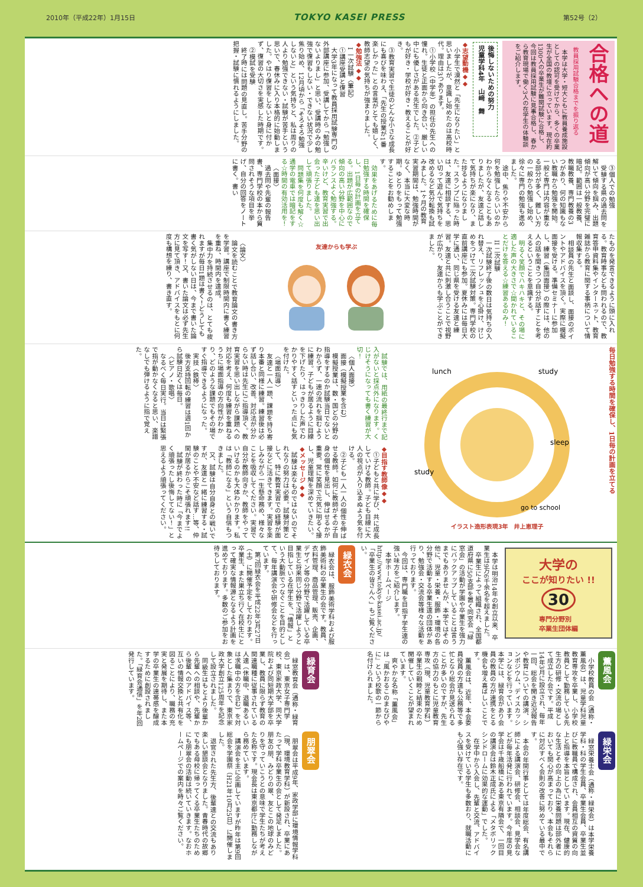2010年（平成22年）1月15日 TOKYO KASEI PRESS 第52号（2）
合格への道
教員採用試験合格までを振り返る
本学は大学・短大ともに教員養成施設としての認可を受けてから、多くの卒業生が全国の教壇に立っています。現在約1300人の卒業生が難関試験に合格し、今回は教員採用試験に見事合格し、春から教育現場で働く3人の在学生の体験談をご紹介します。
後悔しないための努力
児童学科4年　山﨑　舞
◆志望動機◆◆
小学生で漠然と「先生になりたい」と思いましたが、意識し始めたのは高校時代。理由は3つあります。
①小学校（中学年）の担任の先生への憧れ。生徒と正面から向き合い、厳しい中にも優しさがある先生でした。②子どもが好き・学校が好き・教えることが好き。
③教育実習で生徒のどんな小さな成長にも喜びを味わえ、「先生の授業が1番楽しかった」との言葉がとても嬉しく、教師志望の気持ちが強まりました。
◆勉強法◆◆
I 一次試験〈筆記〉
①講座受講と復習
大学3年になって教員採用試験専門の外部講座に参加、受講してから「勉強しないよりまし」と思い、受講時のみの勉強で復習もしない・できない状況で少し焦り始め、12月頃から「そろそろ勉強しないと」という気持ちと、私は周りの人より勉強できない・試験が苦手という思いで、春休みに入り本格的に始動しました。やはり復習をしないと身に付かず、復習の大切さを実感した時期です。
②模試を受験
終了時には問題の見直し。苦手分野の把握・試験に慣れるようにしました。
③個人での勉強
受験する県の過去問を解いて傾向を掴み、出題傾向が高い分野を完璧に暗記。範囲は一般教養、教職教養、専門教養の3つがあり、何の知識もない教職から勉強を開始。一般と専門は内容が重なる部分が多く、難しい方の一般から勉強し始め、徐々に専門の勉強も進めました。
途中、焦りや不安から何を勉強したらいいのかわからなくなることもありましたが、友達と話して気持ちが楽になり、また捗るようになりました。スランプに陥った時は、友達に相談する、思い切って遊んで気持ちを改めるなど気分転換も試みました。1ヶ月の教育実習期間は、勉強時間がなく、本当に大変な時期。ゆとりをもって勉強することをお勧めします。
効果をあげるために毎日勉強する時間を確保し、1日毎の計画を立てる。出題が広範囲なので傾向の高い分野を中心にバランスよく勉強する。辛いけど、教育実習で出会った子ども達を思い出して頑張りました。
問題集を何度も解く☆通学の電車では暗記をする☆時間の有効活用を！
〈面接〉
過去問や先輩の報告書、専門学校の本から質問されそうな項目を挙げ、自分の回答をノートに書く。書い
たものを発言できるように頭に入れる。教育時事なども問われるので、教育答申資料集やインターネット、教育雑誌から教育に関する事柄について情報収集する。
相談員の先生と面談し、面接のポイントやアドバイスを頂く。実際に模擬面接を受ける。準備セミナーに参加し、練習（集団面接）の際には、他の人の話を聞きつつ自分が話すことを考えるということを意識する。
明るく笑顔でハキハキと、その場に適した声の大きさで☆聞かれていることだけを答える☆練習あるのみ！
II 二次試験
一次試験終了後の数日は気持ちの入れ替え、リフレッシュを心掛け、けじめをつけて二次試験対策。専門学校の直前講座にも参加。夏休みには毎日大学に通い、同じ県を受ける友達と練習。友達と共に刺激し合うことで視野が広がり、友達からも学ぶことができました。
友達からも学ぶ
〈論文〉
論文を読むことで教育論文の書き方を学習。講座で制限時間内に書く練習を重ね、時間内を達成。
集中力を持続させるのは、とても疲れますが毎日1題は書く！どうしても書く気がしない日は、今まで書いた論文を写す！又、書いた論文は必ず先生方に見て頂き、アドバイスをもとに何度も構想を練り、書き直す。
毎日勉強する時間を確保し、1日毎の計画を立てる
lunch
study
sleep
study
go to school
イラスト造形表現3年　井上恵理子
試験では、用紙の最終行まで記入がないと採点外になります。くじけそうになっても書く練習が大切！
〈個人面接〉
面接（模擬授業を含む）
模擬授業は、数・国どの分野の指導をするのか試験当日でないとわからず、一連の流れを掴むように練習。子どもが居るように目線を下げたり、はっきりした声でわかりやすく話すといった点にも気を付けた。
〈場面指導〉
友達と一人一題、課題を持ち寄り本番と同様に練習。練習後は必ず話し合い、改善。対応法が分からない時は先生にご指導頂く。教育実習を思い出しながら課題への対応を考え、何度も練習を重ねるうちに場面指導の方向性がわかり、どのような課題でもその場ですぐ指導できるようになった。
実技〈鉄棒〉
後方支持回転の練習は週1回から試験日近くは毎日。
〈ピアノ・歌唱〉
なるべく毎日実行。当日は緊張で指が動かなくなると思い、楽譜なしでも弾けるように指で覚えた。
◆目指す教師像◆◆
①子どもと共に学び、共に成長していける教師。子ども目線に大人の視点が入り込まぬよう気を付ける。
②子ども一人一人の個性を伸ばせる教師。如何に教師がその子自身の個性を見出し、伸ばせるかが重要。常に笑顔で元気に明るく接し、児童理解を深めていきたい。
◆メッセージ◆◆
試験は楽なものではないのでそれなりの努力は必要。試験対策として、特に教育実習での経験が面接などに活きてきます。実習を楽しみながら一生懸命務め、様々なことを吸収してください。実習で自分が教師向きか、教師をやっていけるのかも大体わかります。私は「教師になる」という自信もつきました。
又、試験は自分自身との戦いですが、友達と一緒に練習する・試験のことや不安など話す…等、仲間が居るからこそ頑張れます!!
試験が終わった時に「今までよく頑張ったし後悔してない！」と思えるよう頑張ってください。
大学の
ここが知りたい !!
30
専門分野別
卒業生団体編
本学は明治14年の創立以来、卒業生は9万6千余名を超えました。
卒業生によって組織され、全国都道府県に50支部を置く同窓会「緑窓会」の活動が学園や卒業生を強力にバックアップしていることは言うまでもありませんが、本学ではその他に、児童・栄養・服飾・環境の各分野で活動する卒業生達の団体があり、勉強会・交流会等様々な活動を行っております。
今回は、専門職を目指す学生達の強い味方をご紹介します。
本学ホームページ http://www.tokyo-kasei.ac.jp/「卒業生の皆さんへ」もご覧ください。
緑衣会
緑衣会は、服飾美術学科および服飾美術科の卒業生の会です。教員、衣料管理、商品管理、販売、企画、デザイン等の分野で活躍している卒業生と将来同じ分野で活躍しようと目指している在学生を、「情報」という大動脈でつなぐことを目的として、毎年講演会や研修会などを行っています。
第7回緑衣会を平成22年3月27日（土）に開催予定をしております。卒業生、また巣立ち行く在校生にとって確実な情報源となるよう計画を進めております。多数のご参加をお待ちしております。
薫風会
小学校教員の会（通称・薫風会）は、児童学科児童教育専攻を卒業し、小学校教員として勤務している先生方の研修・交流の場として成立した会です。平成14年3月に設立され、毎年一回、総会を開き近況報告や教育についての講演、シンポジウム、ディスカッションなどを行っています。本学には、緑育会があり会員の教員の方が連携をとる機会も増え喜ばしいことです。
薫風会は、近年、本会委員役員の方達も公務等で多忙となり総会が見送られることが多いのですが、先生方の協力のもとに児童教育専攻（現、児童教育学科）卒業生の親睦と結束のため開催していくことが望まれています。
爽やかな名称「薫風会」は『風かおるこのまなびやに』という校歌の一節から名付けられました。
緑栄会
緑窓栄養士会（通称・緑栄会）は本学栄養学科・科の学生会員、卒業生会員、卒業生並びに教職員で構成され、会員相互の資質の向上と指導を本旨としています。現在、健康的な生活とその向上の為に栄養問題は部外者においても関心が高まっており、本会もそれらに対応すべく会則の改善に努めている最中です。
本会の年間行事としては年度総会、有名講師による講演会、研修会、相談会、見学会などが毎年活発に行われています。今年度の見学会は千歳船橋にある東京有隣会で、一回目の講演会は鈴木正成氏による「メタボリックシンドロームに効果的な運動」でした。
在学中から入会し、先輩と交流、アドバイスを受けている学生も多数おり、就職活動にも心強い存在です。
緑育会
緑窓教育会（通称・緑育会）は、東京女子専門学校、東京家政大学、同大学院および同短期大学部を卒業し、教員に限らず教育の関連職種に従事されている人達（休職中、退職あるいは求職中の方を含む）を対象とした集まりで、東京家政大学創立125周年を記念して設立されました。
同級生はもとより後輩から先輩への相談や、先輩から後輩へのアドバイス等、互いの情報交換と共有化を図ることにより、職務の充実と発展を期待し、また本学の卒業生の連帯感を醸成するために創設されました。「緑育会通信」を年2回発行しています。
朋翠会
朋翠会は平成9年、家政学部に環境情報学科（現、環境教育学科）が新設され、卒業にあたって学科卒業生の会として発足しました。朋友の朋、みどりの翠、友とこの地球のみどりを守っていこうとの意味で学生たちが考えた名称です。現会長は東京都庁に勤務しながら務めています。
講演会を主に企画していますが昨年は第9回総会を学園祭（H21年10月25日）に開催しました。
退官された先生方、後輩達との交流もあり楽しい懇談会となりました。青春時代の故郷でもある母校に帰ってくる卒業生たちのためにも朋翠会の活動は続いていきます。なおホームページでの案内を時々ご覧ください。